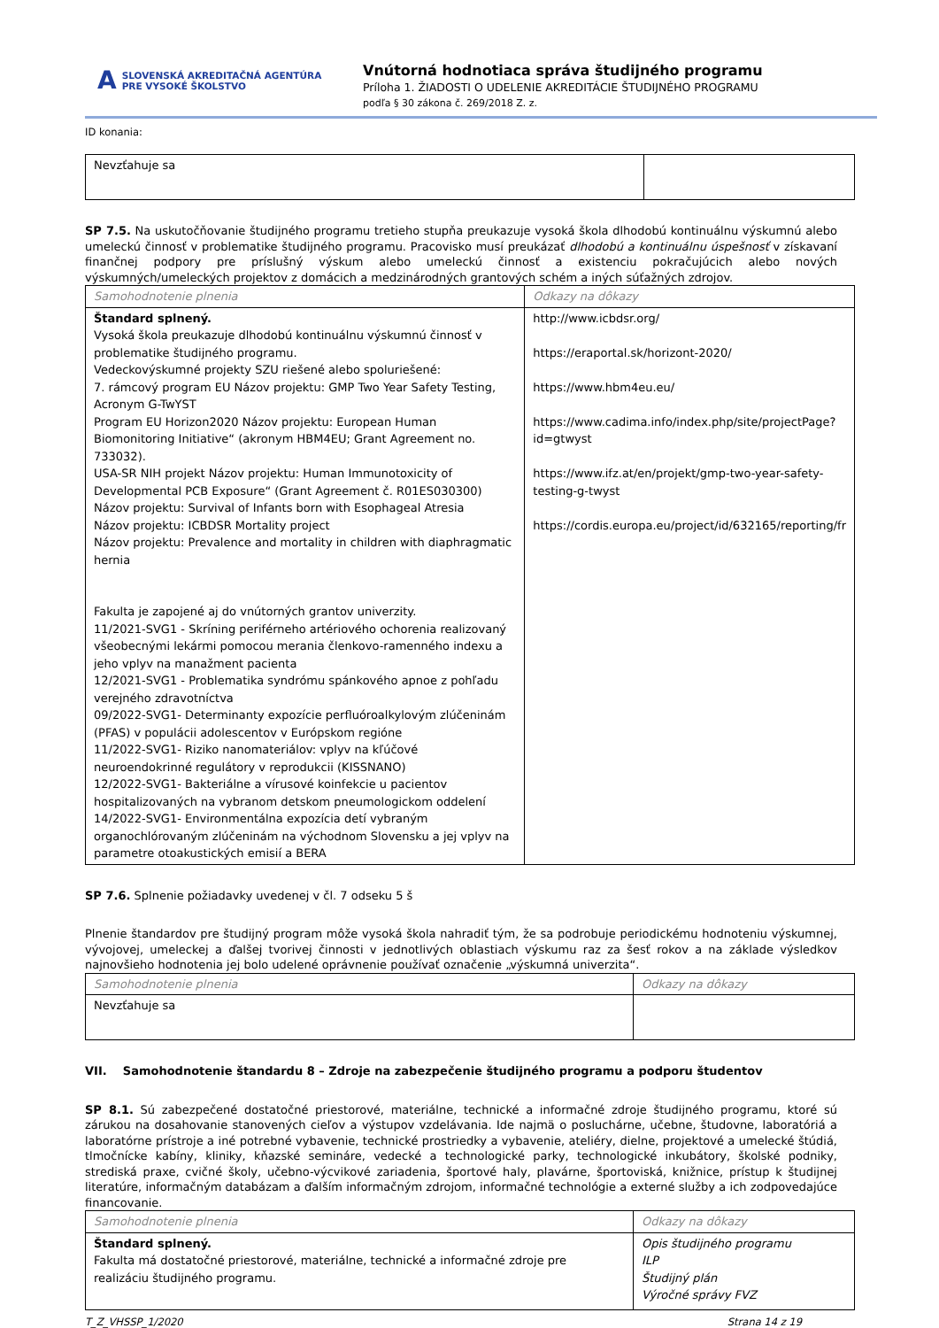A SLOVENSKÁ AKREDITAČNÁ AGENTÚRA
PRE VYSOKÉ ŠKOLSTVO
Vnútorná hodnotiaca správa študijného programu
Príloha 1. ŽIADOSTI O UDELENIE AKREDITÁCIE ŠTUDIJNÉHO PROGRAMU
podľa § 30 zákona č. 269/2018 Z. z.
ID konania:
| Nevzťahuje sa | |
SP 7.5. Na uskutočňovanie študijného programu tretieho stupňa preukazuje vysoká škola dlhodobú kontinuálnu výskumnú alebo umeleckú činnosť v problematike študijného programu. Pracovisko musí preukázať dlhodobú a kontinuálnu úspešnosť v získavaní finančnej podpory pre príslušný výskum alebo umeleckú činnosť a existenciu pokračujúcich alebo nových výskumných/umeleckých projektov z domácich a medzinárodných grantových schém a iných súťažných zdrojov.
| Samohodnotenie plnenia | Odkazy na dôkazy |
| Štandard splnený. Vysoká škola preukazuje dlhodobú kontinuálnu výskumnú činnosť v problematike študijného programu. Vedeckovýskumné projekty SZU riešené alebo spoluriešené: 7. rámcový program EU Názov projektu: GMP Two Year Safety Testing, Acronym G-TwYST Program EU Horizon2020 Názov projektu: European Human Biomonitoring Initiative“ (akronym HBM4EU; Grant Agreement no. 733032). USA-SR NIH projekt Názov projektu: Human Immunotoxicity of Developmental PCB Exposure“ (Grant Agreement č. R01ES030300) Názov projektu: Survival of Infants born with Esophageal Atresia Názov projektu: ICBDSR Mortality project Názov projektu: Prevalence and mortality in children with diaphragmatic hernia Fakulta je zapojené aj do vnútorných grantov univerzity. 11/2021-SVG1 - Skríning periférneho artériového ochorenia realizovaný všeobecnými lekármi pomocou merania členkovo-ramenného indexu a jeho vplyv na manažment pacienta 12/2021-SVG1 - Problematika syndrómu spánkového apnoe z pohľadu verejného zdravotníctva 09/2022-SVG1- Determinanty expozície perfluóroalkylovým zlúčeninám (PFAS) v populácii adolescentov v Európskom regióne 11/2022-SVG1- Riziko nanomateriálov: vplyv na kľúčové neuroendokrinné regulátory v reprodukcii (KISSNANO) 12/2022-SVG1- Bakteriálne a vírusové koinfekcie u pacientov hospitalizovaných na vybranom detskom pneumologickom oddelení 14/2022-SVG1- Environmentálna expozícia detí vybraným organochlórovaným zlúčeninám na východnom Slovensku a jej vplyv na parametre otoakustických emisií a BERA | http://www.icbdsr.org/ https://eraportal.sk/horizont-2020/ https://www.hbm4eu.eu/ https://www.cadima.info/index.php/site/projectPage?id=gtwyst https://www.ifz.at/en/projekt/gmp-two-year-safety-testing-g-twyst https://cordis.europa.eu/project/id/632165/reporting/fr |
SP 7.6. Splnenie požiadavky uvedenej v čl. 7 odseku 5 š
Plnenie štandardov pre študijný program môže vysoká škola nahradiť tým, že sa podrobuje periodickému hodnoteniu výskumnej, vývojovej, umeleckej a ďalšej tvorivej činnosti v jednotlivých oblastiach výskumu raz za šesť rokov a na základe výsledkov najnovšieho hodnotenia jej bolo udelené oprávnenie používať označenie „výskumná univerzita“.
| Samohodnotenie plnenia | Odkazy na dôkazy |
| Nevzťahuje sa | |
VII. Samohodnotenie štandardu 8 – Zdroje na zabezpečenie študijného programu a podporu študentov
SP 8.1. Sú zabezpečené dostatočné priestorové, materiálne, technické a informačné zdroje študijného programu, ktoré sú zárukou na dosahovanie stanovených cieľov a výstupov vzdelávania. Ide najmä o posluchárne, učebne, študovne, laboratóriá a laboratórne prístroje a iné potrebné vybavenie, technické prostriedky a vybavenie, ateliéry, dielne, projektové a umelecké štúdiá, tlmočnícke kabíny, kliniky, kňazské semináre, vedecké a technologické parky, technologické inkubátory, školské podniky, strediská praxe, cvičné školy, učebno-výcvikové zariadenia, športové haly, plavárne, športoviská, knižnice, prístup k študijnej literatúre, informačným databázam a ďalším informačným zdrojom, informačné technológie a externé služby a ich zodpovedajúce financovanie.
| Samohodnotenie plnenia | Odkazy na dôkazy |
| Štandard splnený. Fakulta má dostatočné priestorové, materiálne, technické a informačné zdroje pre realizáciu študijného programu. | Opis študijného programu ILP Študijný plán Výročné správy FVZ |
T_Z_VHSSP_1/2020 Strana 14 z 19